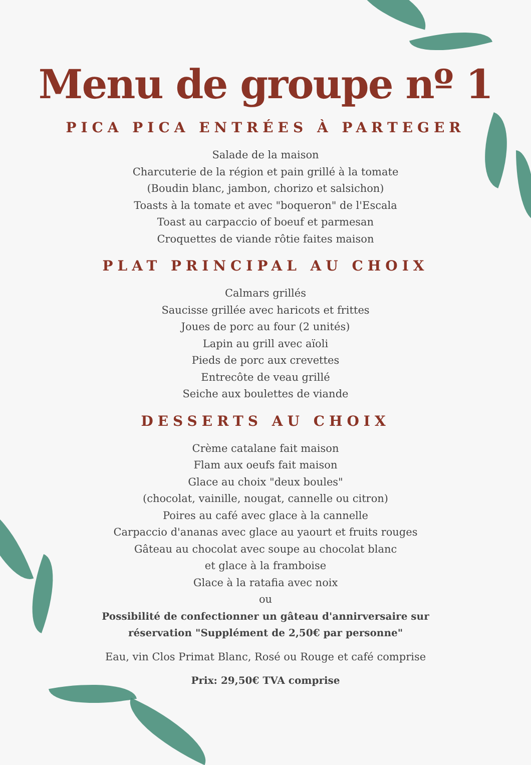Menu de groupe nº 1
PICA PICA ENTRÉES À PARTEGER
Salade de la maison
Charcuterie de la région et pain grillé à la tomate
(Boudin blanc, jambon, chorizo et salsichon)
Toasts à la tomate et avec "boqueron" de l'Escala
Toast au carpaccio of boeuf et parmesan
Croquettes de viande rôtie faites maison
PLAT PRINCIPAL AU CHOIX
Calmars grillés
Saucisse grillée avec haricots et frittes
Joues de porc au four (2 unités)
Lapin au grill avec aïoli
Pieds de porc aux crevettes
Entrecôte de veau grillé
Seiche aux boulettes de viande
DESSERTS AU CHOIX
Crème catalane fait maison
Flam aux oeufs fait maison
Glace au choix "deux boules"
(chocolat, vainille, nougat, cannelle ou citron)
Poires au café avec glace à la cannelle
Carpaccio d'ananas avec glace au yaourt et fruits rouges
Gâteau au chocolat avec soupe au chocolat blanc
et glace à la framboise
Glace à la ratafia avec noix
ou
Possibilité de confectionner un gâteau d'annirversaire sur
réservation "Supplément de 2,50€ par personne"
Eau, vin Clos Primat Blanc, Rosé ou Rouge et café comprise
Prix: 29,50€ TVA comprise